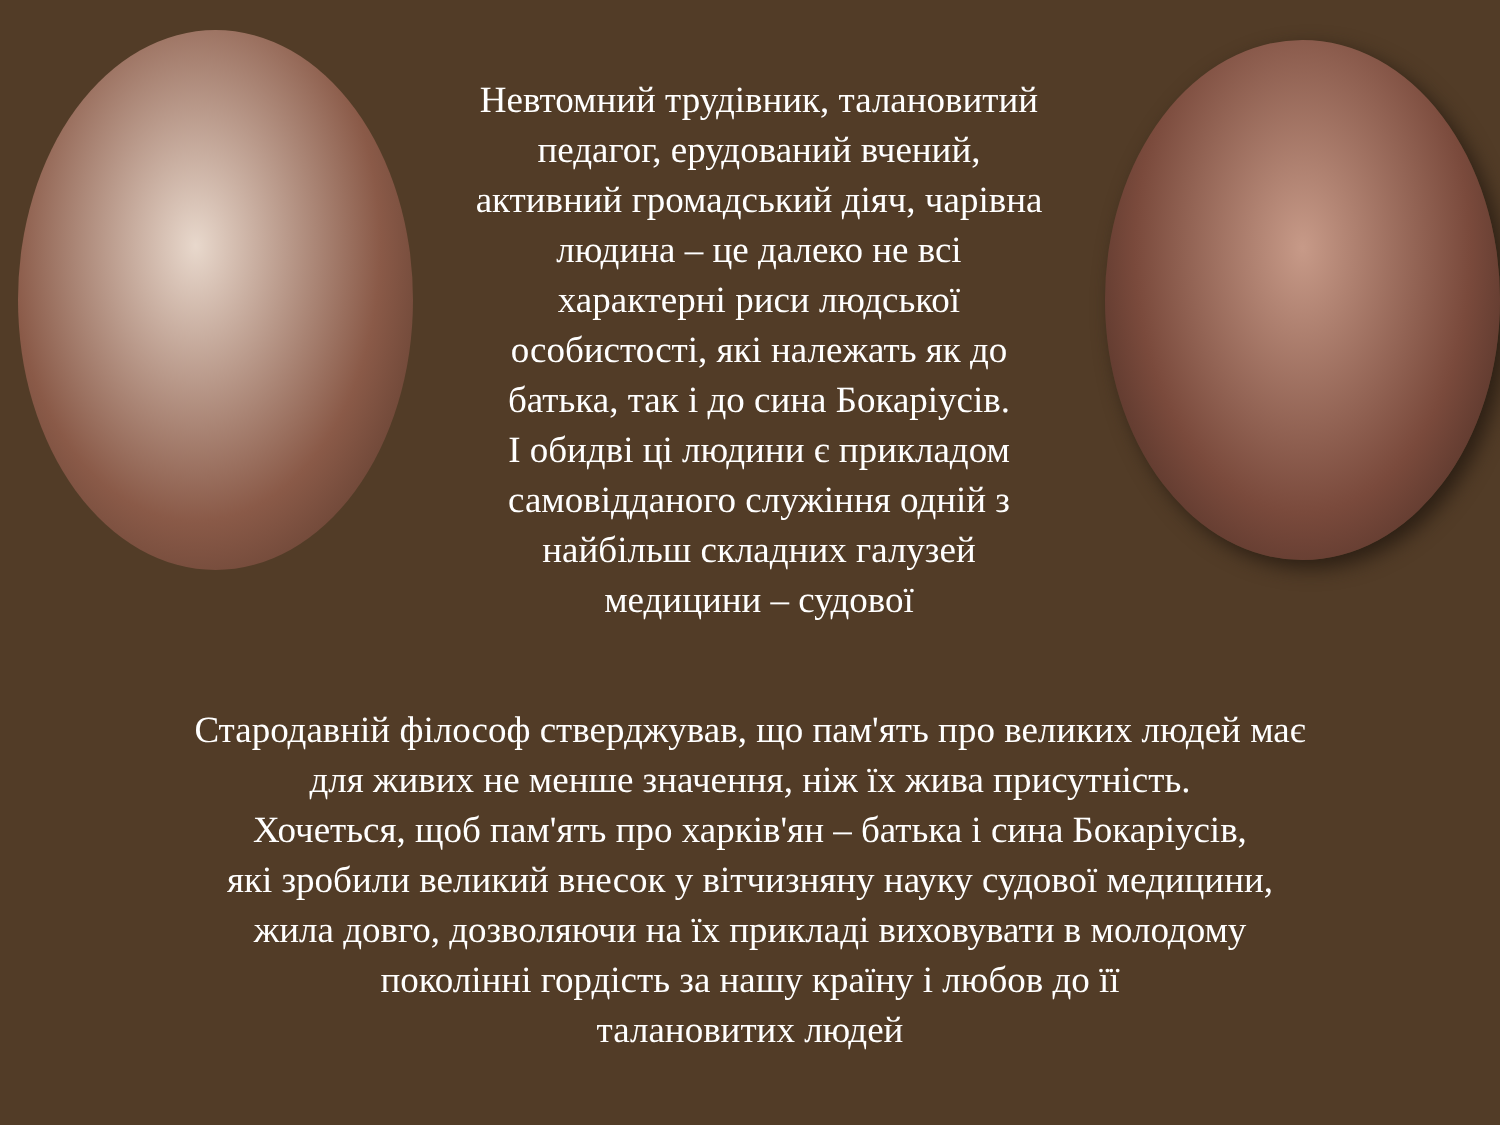Невтомний трудівник, талановитий
педагог, ерудований вчений,
активний громадський діяч, чарівна
людина – це далеко не всі
характерні риси людської
особистості, які належать як до
батька, так і до сина Бокаріусів.
І обидві ці людини є прикладом
самовідданого служіння одній з
найбільш складних галузей
медицини – судової
Стародавній філософ стверджував, що пам'ять про великих людей має
для живих не менше значення, ніж їх жива присутність.
Хочеться, щоб пам'ять про харків'ян – батька і сина Бокаріусів,
які зробили великий внесок у вітчизняну науку судової медицини,
жила довго, дозволяючи на їх прикладі виховувати в молодому
поколінні гордість за нашу країну і любов до її
талановитих людей